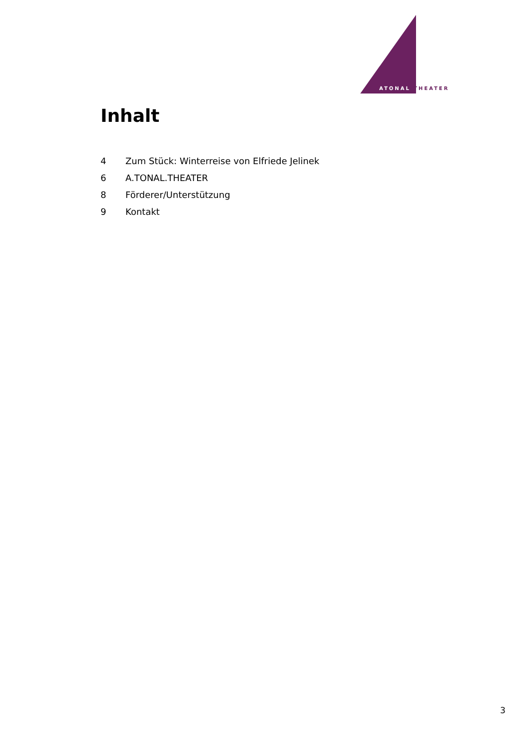ATONAL THEATER
Inhalt
4 Zum Stück: Winterreise von Elfriede Jelinek
6 A.TONAL.THEATER
8 Förderer/Unterstützung
9 Kontakt
3